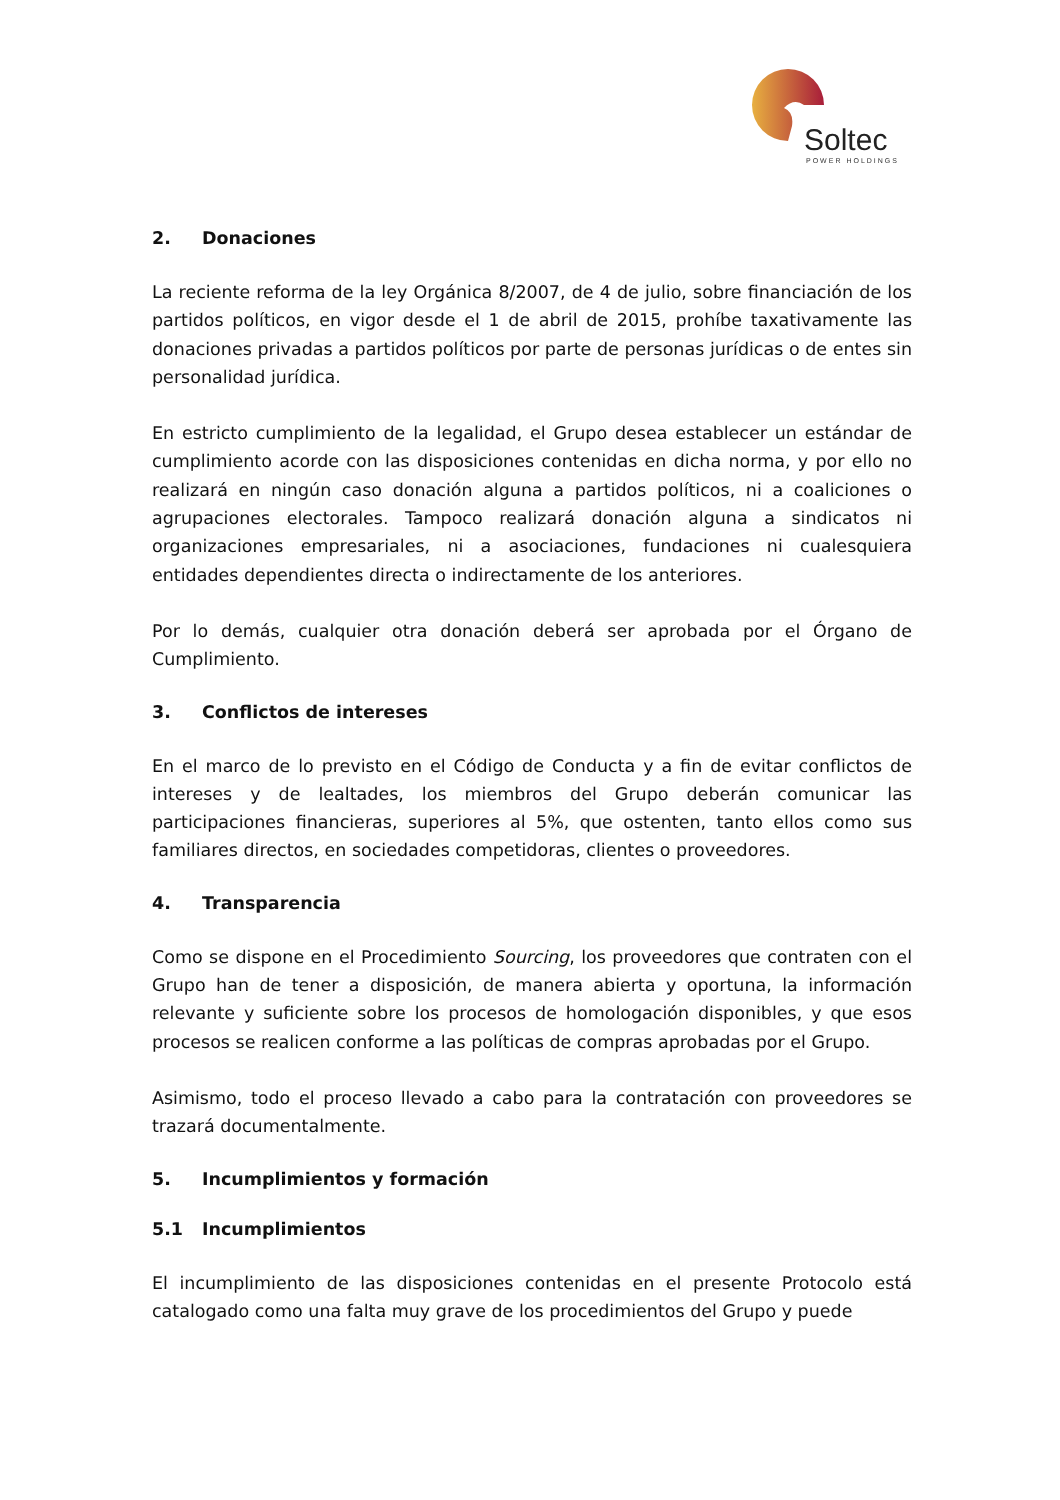Soltec
POWER HOLDINGS
2. Donaciones
La reciente reforma de la ley Orgánica 8/2007, de 4 de julio, sobre financiación de los partidos políticos, en vigor desde el 1 de abril de 2015, prohíbe taxativamente las donaciones privadas a partidos políticos por parte de personas jurídicas o de entes sin personalidad jurídica.
En estricto cumplimiento de la legalidad, el Grupo desea establecer un estándar de cumplimiento acorde con las disposiciones contenidas en dicha norma, y por ello no realizará en ningún caso donación alguna a partidos políticos, ni a coaliciones o agrupaciones electorales. Tampoco realizará donación alguna a sindicatos ni organizaciones empresariales, ni a asociaciones, fundaciones ni cualesquiera entidades dependientes directa o indirectamente de los anteriores.
Por lo demás, cualquier otra donación deberá ser aprobada por el Órgano de Cumplimiento.
3. Conflictos de intereses
En el marco de lo previsto en el Código de Conducta y a fin de evitar conflictos de intereses y de lealtades, los miembros del Grupo deberán comunicar las participaciones financieras, superiores al 5%, que ostenten, tanto ellos como sus familiares directos, en sociedades competidoras, clientes o proveedores.
4. Transparencia
Como se dispone en el Procedimiento Sourcing, los proveedores que contraten con el Grupo han de tener a disposición, de manera abierta y oportuna, la información relevante y suficiente sobre los procesos de homologación disponibles, y que esos procesos se realicen conforme a las políticas de compras aprobadas por el Grupo.
Asimismo, todo el proceso llevado a cabo para la contratación con proveedores se trazará documentalmente.
5. Incumplimientos y formación
5.1 Incumplimientos
El incumplimiento de las disposiciones contenidas en el presente Protocolo está catalogado como una falta muy grave de los procedimientos del Grupo y puede